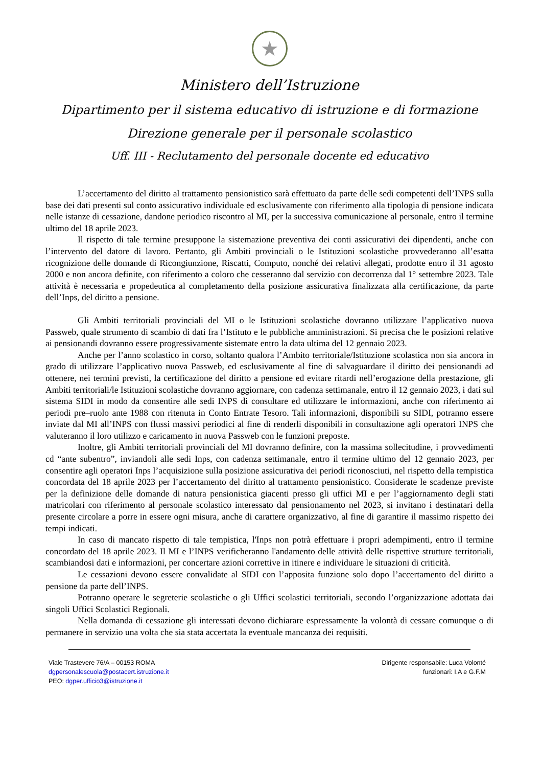★
Ministero dell’Istruzione
Dipartimento per il sistema educativo di istruzione e di formazione
Direzione generale per il personale scolastico
Uff. III - Reclutamento del personale docente ed educativo
L’accertamento del diritto al trattamento pensionistico sarà effettuato da parte delle sedi competenti dell’INPS sulla base dei dati presenti sul conto assicurativo individuale ed esclusivamente con riferimento alla tipologia di pensione indicata nelle istanze di cessazione, dandone periodico riscontro al MI, per la successiva comunicazione al personale, entro il termine ultimo del 18 aprile 2023.
Il rispetto di tale termine presuppone la sistemazione preventiva dei conti assicurativi dei dipendenti, anche con l’intervento del datore di lavoro. Pertanto, gli Ambiti provinciali o le Istituzioni scolastiche provvederanno all’esatta ricognizione delle domande di Ricongiunzione, Riscatti, Computo, nonché dei relativi allegati, prodotte entro il 31 agosto 2000 e non ancora definite, con riferimento a coloro che cesseranno dal servizio con decorrenza dal 1° settembre 2023. Tale attività è necessaria e propedeutica al completamento della posizione assicurativa finalizzata alla certificazione, da parte dell’Inps, del diritto a pensione.
Gli Ambiti territoriali provinciali del MI o le Istituzioni scolastiche dovranno utilizzare l’applicativo nuova Passweb, quale strumento di scambio di dati fra l’Istituto e le pubbliche amministrazioni. Si precisa che le posizioni relative ai pensionandi dovranno essere progressivamente sistemate entro la data ultima del 12 gennaio 2023.
Anche per l’anno scolastico in corso, soltanto qualora l’Ambito territoriale/Istituzione scolastica non sia ancora in grado di utilizzare l’applicativo nuova Passweb, ed esclusivamente al fine di salvaguardare il diritto dei pensionandi ad ottenere, nei termini previsti, la certificazione del diritto a pensione ed evitare ritardi nell’erogazione della prestazione, gli Ambiti territoriali/le Istituzioni scolastiche dovranno aggiornare, con cadenza settimanale, entro il 12 gennaio 2023, i dati sul sistema SIDI in modo da consentire alle sedi INPS di consultare ed utilizzare le informazioni, anche con riferimento ai periodi pre–ruolo ante 1988 con ritenuta in Conto Entrate Tesoro. Tali informazioni, disponibili su SIDI, potranno essere inviate dal MI all’INPS con flussi massivi periodici al fine di renderli disponibili in consultazione agli operatori INPS che valuteranno il loro utilizzo e caricamento in nuova Passweb con le funzioni preposte.
Inoltre, gli Ambiti territoriali provinciali del MI dovranno definire, con la massima sollecitudine, i provvedimenti cd “ante subentro”, inviandoli alle sedi Inps, con cadenza settimanale, entro il termine ultimo del 12 gennaio 2023, per consentire agli operatori Inps l’acquisizione sulla posizione assicurativa dei periodi riconosciuti, nel rispetto della tempistica concordata del 18 aprile 2023 per l’accertamento del diritto al trattamento pensionistico. Considerate le scadenze previste per la definizione delle domande di natura pensionistica giacenti presso gli uffici MI e per l’aggiornamento degli stati matricolari con riferimento al personale scolastico interessato dal pensionamento nel 2023, si invitano i destinatari della presente circolare a porre in essere ogni misura, anche di carattere organizzativo, al fine di garantire il massimo rispetto dei tempi indicati.
In caso di mancato rispetto di tale tempistica, l'Inps non potrà effettuare i propri adempimenti, entro il termine concordato del 18 aprile 2023. Il MI e l’INPS verificheranno l'andamento delle attività delle rispettive strutture territoriali, scambiandosi dati e informazioni, per concertare azioni correttive in itinere e individuare le situazioni di criticità.
Le cessazioni devono essere convalidate al SIDI con l’apposita funzione solo dopo l’accertamento del diritto a pensione da parte dell’INPS.
Potranno operare le segreterie scolastiche o gli Uffici scolastici territoriali, secondo l’organizzazione adottata dai singoli Uffici Scolastici Regionali.
Nella domanda di cessazione gli interessati devono dichiarare espressamente la volontà di cessare comunque o di permanere in servizio una volta che sia stata accertata la eventuale mancanza dei requisiti.
Viale Trastevere 76/A – 00153 ROMA
dgpersonalescuola@postacert.istruzione.it
PEO: dgper.ufficio3@istruzione.it
Dirigente responsabile: Luca Volonté
funzionari: I.A e G.F.M